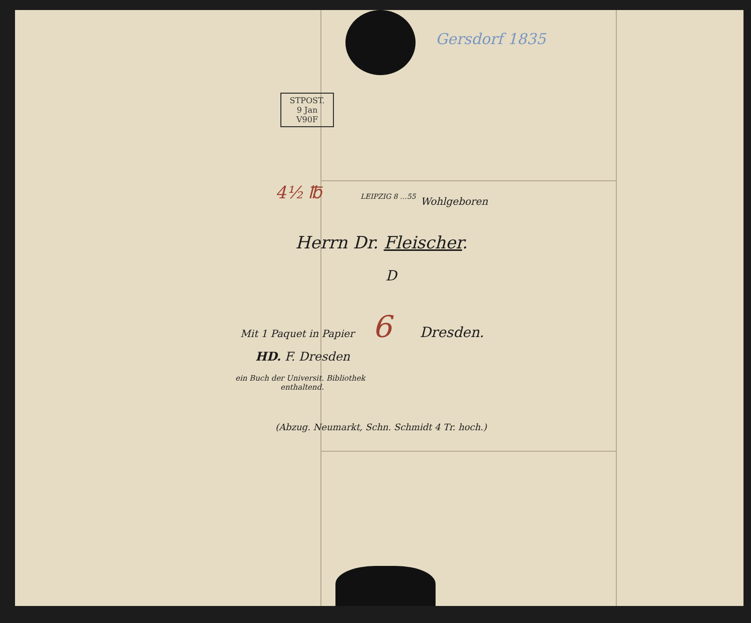Gersdorf 1835
STPOST.
9 Jan
V90F
4½ ℔
LEIPZIG 8 …55
Wohlgeboren
Herrn Dr. Fleischer.
D
Mit 1 Paquet in Papier 6 Dresden.
HD. F. Dresden
ein Buch der Universit. Bibliothek
enthaltend.
(Abzug. Neumarkt, Schn. Schmidt 4 Tr. hoch.)